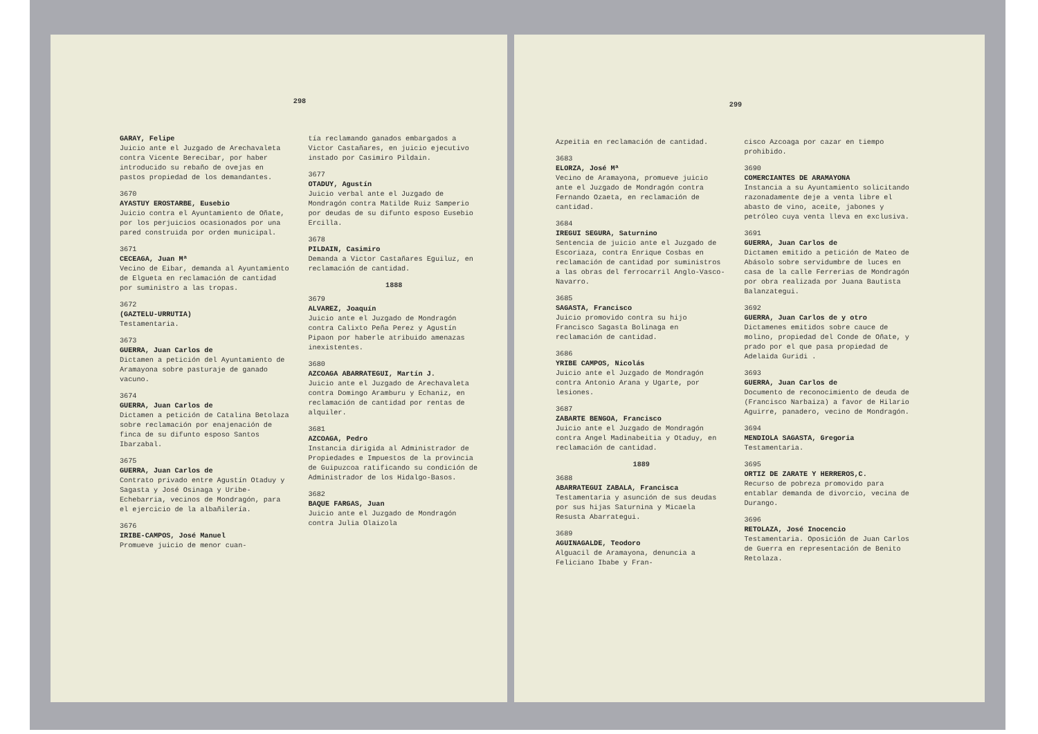298
GARAY, Felipe
Juicio ante el Juzgado de Arechavaleta contra Vicente Berecibar, por haber introducido su rebaño de ovejas en pastos propiedad de los demandantes.
3670
AYASTUY EROSTARBE, Eusebio
Juicio contra el Ayuntamiento de Oñate, por los perjuicios ocasionados por una pared construida por orden municipal.
3671
CECEAGA, Juan Mª
Vecino de Eibar, demanda al Ayuntamiento de Elgueta en reclamación de cantidad por suministro a las tropas.
3672
(GAZTELU-URRUTIA)
Testamentaria.
3673
GUERRA, Juan Carlos de
Dictamen a petición del Ayuntamiento de Aramayona sobre pasturaje de ganado vacuno.
3674
GUERRA, Juan Carlos de
Dictamen a petición de Catalina Betolaza sobre reclamación por enajenación de finca de su difunto esposo Santos Ibarzabal.
3675
GUERRA, Juan Carlos de
Contrato privado entre Agustín Otaduy y Sagasta y José Osinaga y Uribe-Echebarria, vecinos de Mondragón, para el ejercicio de la albañilería.
3676
IRIBE-CAMPOS, José Manuel
Promueve juicio de menor cuan-
tía reclamando ganados embargados a Victor Castañares, en juicio ejecutivo instado por Casimiro Pildain.
3677
OTADUY, Agustín
Juicio verbal ante el Juzgado de Mondragón contra Matilde Ruiz Samperio por deudas de su difunto esposo Eusebio Ercilla.
3678
PILDAIN, Casimiro
Demanda a Victor Castañares Eguiluz, en reclamación de cantidad.
1888
3679
ALVAREZ, Joaquín
Juicio ante el Juzgado de Mondragón contra Calixto Peña Perez y Agustín Pipaon por haberle atribuido amenazas inexistentes.
3680
AZCOAGA ABARRATEGUI, Martín J.
Juicio ante el Juzgado de Arechavaleta contra Domingo Aramburu y Echaniz, en reclamación de cantidad por rentas de alquiler.
3681
AZCOAGA, Pedro
Instancia dirigida al Administrador de Propiedades e Impuestos de la provincia de Guipuzcoa ratificando su condición de Administrador de los Hidalgo-Basos.
3682
BAQUE FARGAS, Juan
Juicio ante el Juzgado de Mondragón contra Julia Olaizola
299
Azpeitia en reclamación de cantidad.
3683
ELORZA, José Mª
Vecino de Aramayona, promueve juicio ante el Juzgado de Mondragón contra Fernando Ozaeta, en reclamación de cantidad.
3684
IREGUI SEGURA, Saturnino
Sentencia de juicio ante el Juzgado de Escoriaza, contra Enrique Cosbas en reclamación de cantidad por suministros a las obras del ferrocarril Anglo-Vasco-Navarro.
3685
SAGASTA, Francisco
Juicio promovido contra su hijo Francisco Sagasta Bolinaga en reclamación de cantidad.
3686
YRIBE CAMPOS, Nicolás
Juicio ante el Juzgado de Mondragón contra Antonio Arana y Ugarte, por lesiones.
3687
ZABARTE BENGOA, Francisco
Juicio ante el Juzgado de Mondragón contra Angel Madinabeitia y Otaduy, en reclamación de cantidad.
1889
3688
ABARRATEGUI ZABALA, Francisca
Testamentaria y asunción de sus deudas por sus hijas Saturnina y Micaela Resusta Abarrategui.
3689
AGUINAGALDE, Teodoro
Alguacil de Aramayona, denuncia a Feliciano Ibabe y Fran-
cisco Azcoaga por cazar en tiempo prohibido.
3690
COMERCIANTES DE ARAMAYONA
Instancia a su Ayuntamiento solicitando razonadamente deje a venta libre el abasto de vino, aceite, jabones y petróleo cuya venta lleva en exclusiva.
3691
GUERRA, Juan Carlos de
Dictamen emitido a petición de Mateo de Abásolo sobre servidumbre de luces en casa de la calle Ferrerias de Mondragón por obra realizada por Juana Bautista Balanzategui.
3692
GUERRA, Juan Carlos de y otro
Dictamenes emitidos sobre cauce de molino, propiedad del Conde de Oñate, y prado por el que pasa propiedad de Adelaida Guridi .
3693
GUERRA, Juan Carlos de
Documento de reconocimiento de deuda de (Francisco Narbaiza) a favor de Hilario Aguirre, panadero, vecino de Mondragón.
3694
MENDIOLA SAGASTA, Gregoria
Testamentaria.
3695
ORTIZ DE ZARATE Y HERREROS,C.
Recurso de pobreza promovido para entablar demanda de divorcio, vecina de Durango.
3696
RETOLAZA, José Inocencio
Testamentaria. Oposición de Juan Carlos de Guerra en representación de Benito Retolaza.